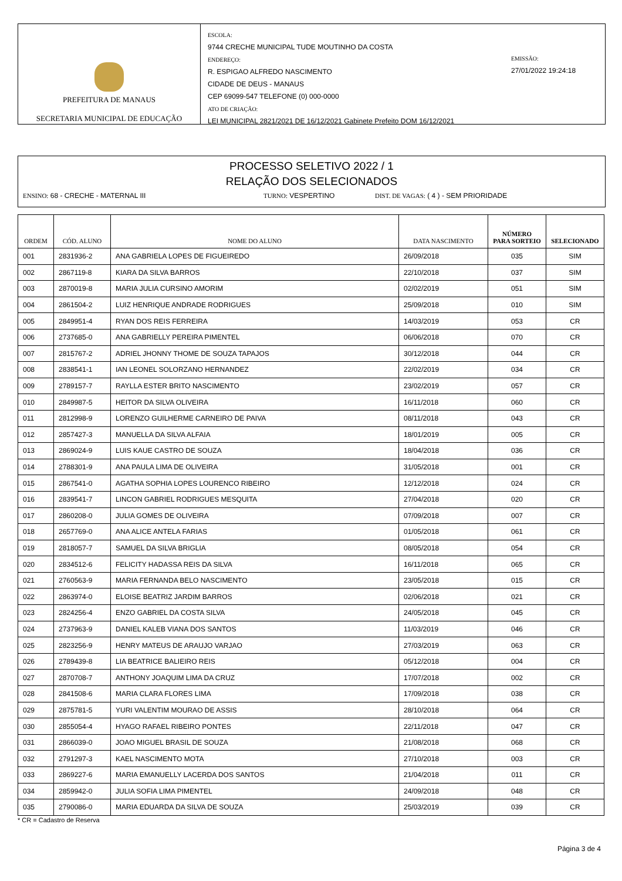PREFEITURA DE MANAUS
SECRETARIA MUNICIPAL DE EDUCAÇÃO
ESCOLA:
9744 CRECHE MUNICIPAL TUDE MOUTINHO DA COSTA
ENDEREÇO:
R. ESPIGAO ALFREDO NASCIMENTO
CIDADE DE DEUS - MANAUS
CEP 69099-547 TELEFONE (0) 000-0000
ATO DE CRIAÇÃO:
LEI MUNICIPAL 2821/2021 DE 16/12/2021 Gabinete Prefeito DOM 16/12/2021
EMISSÃO:
27/01/2022 19:24:18
PROCESSO SELETIVO 2022 / 1
RELAÇÃO DOS SELECIONADOS
ENSINO: 68 - CRECHE - MATERNAL III TURNO: VESPERTINO DIST. DE VAGAS: ( 4 ) - SEM PRIORIDADE
| ORDEM | CÓD. ALUNO | NOME DO ALUNO | DATA NASCIMENTO | NÚMERO PARA SORTEIO | SELECIONADO |
| --- | --- | --- | --- | --- | --- |
| 001 | 2831936-2 | ANA GABRIELA LOPES DE FIGUEIREDO | 26/09/2018 | 035 | SIM |
| 002 | 2867119-8 | KIARA DA SILVA BARROS | 22/10/2018 | 037 | SIM |
| 003 | 2870019-8 | MARIA JULIA CURSINO AMORIM | 02/02/2019 | 051 | SIM |
| 004 | 2861504-2 | LUIZ HENRIQUE ANDRADE RODRIGUES | 25/09/2018 | 010 | SIM |
| 005 | 2849951-4 | RYAN DOS REIS FERREIRA | 14/03/2019 | 053 | CR |
| 006 | 2737685-0 | ANA GABRIELLY PEREIRA PIMENTEL | 06/06/2018 | 070 | CR |
| 007 | 2815767-2 | ADRIEL JHONNY THOME DE SOUZA TAPAJOS | 30/12/2018 | 044 | CR |
| 008 | 2838541-1 | IAN LEONEL SOLORZANO HERNANDEZ | 22/02/2019 | 034 | CR |
| 009 | 2789157-7 | RAYLLA ESTER BRITO NASCIMENTO | 23/02/2019 | 057 | CR |
| 010 | 2849987-5 | HEITOR DA SILVA OLIVEIRA | 16/11/2018 | 060 | CR |
| 011 | 2812998-9 | LORENZO GUILHERME CARNEIRO DE PAIVA | 08/11/2018 | 043 | CR |
| 012 | 2857427-3 | MANUELLA DA SILVA ALFAIA | 18/01/2019 | 005 | CR |
| 013 | 2869024-9 | LUIS KAUE CASTRO DE SOUZA | 18/04/2018 | 036 | CR |
| 014 | 2788301-9 | ANA PAULA LIMA DE OLIVEIRA | 31/05/2018 | 001 | CR |
| 015 | 2867541-0 | AGATHA SOPHIA LOPES LOURENCO RIBEIRO | 12/12/2018 | 024 | CR |
| 016 | 2839541-7 | LINCON GABRIEL RODRIGUES MESQUITA | 27/04/2018 | 020 | CR |
| 017 | 2860208-0 | JULIA GOMES DE OLIVEIRA | 07/09/2018 | 007 | CR |
| 018 | 2657769-0 | ANA ALICE ANTELA FARIAS | 01/05/2018 | 061 | CR |
| 019 | 2818057-7 | SAMUEL DA SILVA BRIGLIA | 08/05/2018 | 054 | CR |
| 020 | 2834512-6 | FELICITY HADASSA REIS DA SILVA | 16/11/2018 | 065 | CR |
| 021 | 2760563-9 | MARIA FERNANDA BELO NASCIMENTO | 23/05/2018 | 015 | CR |
| 022 | 2863974-0 | ELOISE BEATRIZ JARDIM BARROS | 02/06/2018 | 021 | CR |
| 023 | 2824256-4 | ENZO GABRIEL DA COSTA SILVA | 24/05/2018 | 045 | CR |
| 024 | 2737963-9 | DANIEL KALEB VIANA DOS SANTOS | 11/03/2019 | 046 | CR |
| 025 | 2823256-9 | HENRY MATEUS DE ARAUJO VARJAO | 27/03/2019 | 063 | CR |
| 026 | 2789439-8 | LIA BEATRICE BALIEIRO REIS | 05/12/2018 | 004 | CR |
| 027 | 2870708-7 | ANTHONY JOAQUIM LIMA DA CRUZ | 17/07/2018 | 002 | CR |
| 028 | 2841508-6 | MARIA CLARA FLORES LIMA | 17/09/2018 | 038 | CR |
| 029 | 2875781-5 | YURI VALENTIM MOURAO DE ASSIS | 28/10/2018 | 064 | CR |
| 030 | 2855054-4 | HYAGO RAFAEL RIBEIRO PONTES | 22/11/2018 | 047 | CR |
| 031 | 2866039-0 | JOAO MIGUEL BRASIL DE SOUZA | 21/08/2018 | 068 | CR |
| 032 | 2791297-3 | KAEL NASCIMENTO MOTA | 27/10/2018 | 003 | CR |
| 033 | 2869227-6 | MARIA EMANUELLY LACERDA DOS SANTOS | 21/04/2018 | 011 | CR |
| 034 | 2859942-0 | JULIA SOFIA LIMA PIMENTEL | 24/09/2018 | 048 | CR |
| 035 | 2790086-0 | MARIA EDUARDA DA SILVA DE SOUZA | 25/03/2019 | 039 | CR |
* CR = Cadastro de Reserva
Página 3 de 4